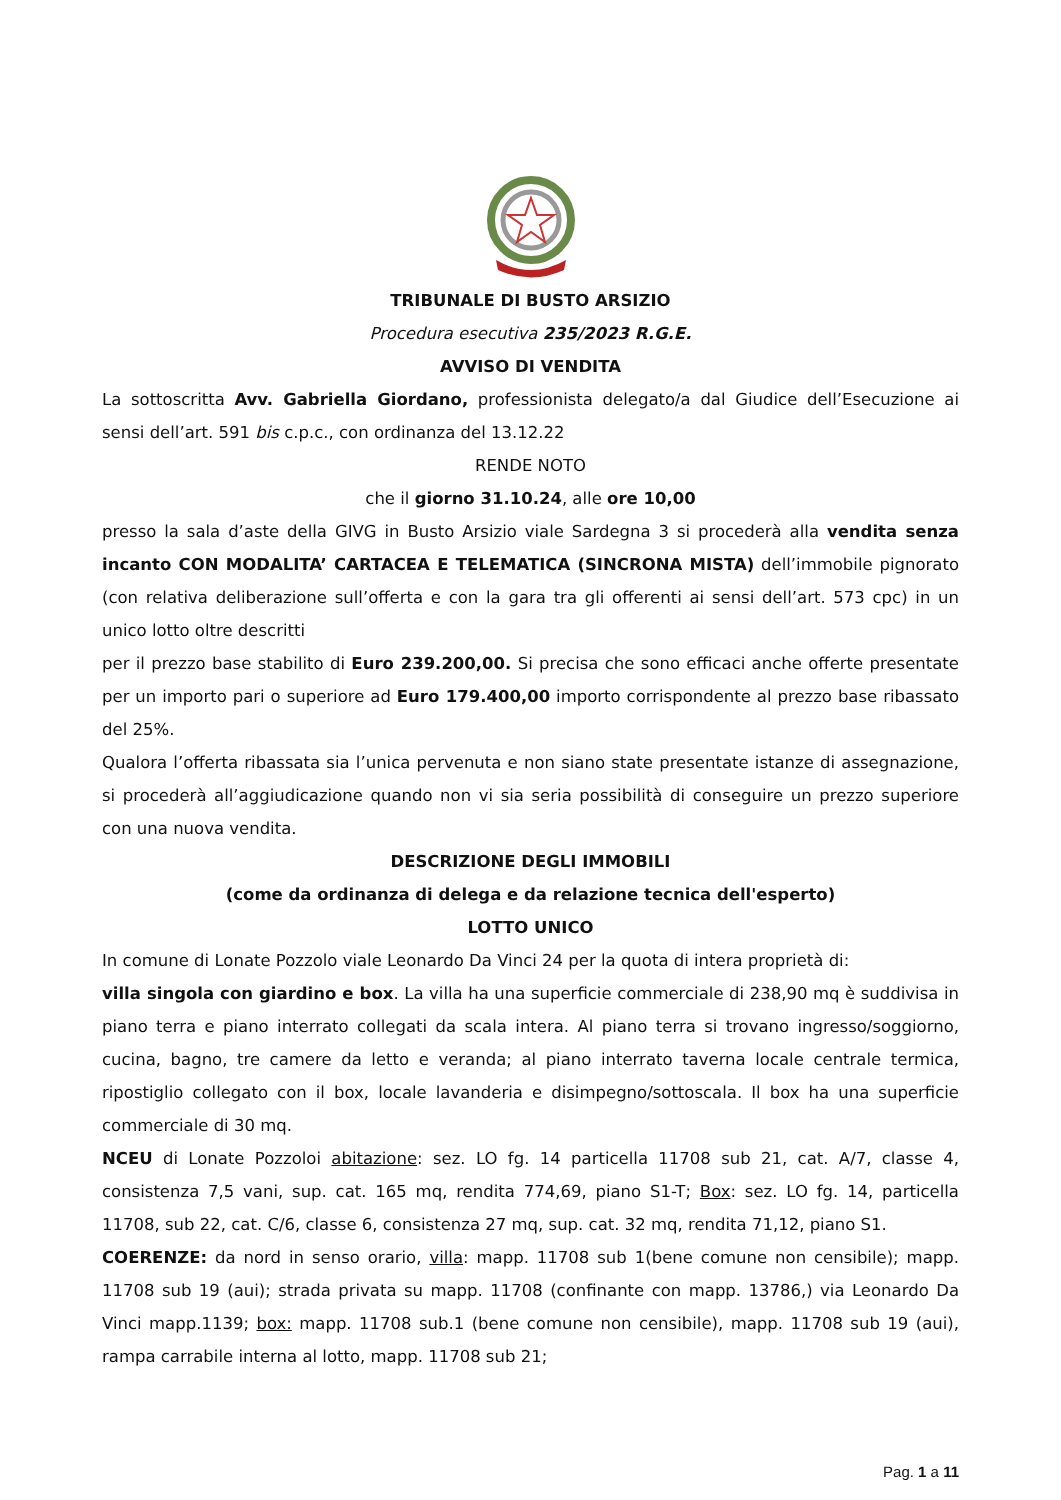TRIBUNALE DI BUSTO ARSIZIO
Procedura esecutiva 235/2023 R.G.E.
AVVISO DI VENDITA
La sottoscritta Avv. Gabriella Giordano, professionista delegato/a dal Giudice dell’Esecuzione ai sensi dell’art. 591 bis c.p.c., con ordinanza del 13.12.22
RENDE NOTO
che il giorno 31.10.24, alle ore 10,00
presso la sala d’aste della GIVG in Busto Arsizio viale Sardegna 3 si procederà alla vendita senza incanto CON MODALITA’ CARTACEA E TELEMATICA (SINCRONA MISTA) dell’immobile pignorato (con relativa deliberazione sull’offerta e con la gara tra gli offerenti ai sensi dell’art. 573 cpc) in un unico lotto oltre descritti
per il prezzo base stabilito di Euro 239.200,00. Si precisa che sono efficaci anche offerte presentate per un importo pari o superiore ad Euro 179.400,00 importo corrispondente al prezzo base ribassato del 25%.
Qualora l’offerta ribassata sia l’unica pervenuta e non siano state presentate istanze di assegnazione, si procederà all’aggiudicazione quando non vi sia seria possibilità di conseguire un prezzo superiore con una nuova vendita.
DESCRIZIONE DEGLI IMMOBILI
(come da ordinanza di delega e da relazione tecnica dell'esperto)
LOTTO UNICO
In comune di Lonate Pozzolo viale Leonardo Da Vinci 24 per la quota di intera proprietà di:
villa singola con giardino e box. La villa ha una superficie commerciale di 238,90 mq è suddivisa in piano terra e piano interrato collegati da scala intera. Al piano terra si trovano ingresso/soggiorno, cucina, bagno, tre camere da letto e veranda; al piano interrato taverna locale centrale termica, ripostiglio collegato con il box, locale lavanderia e disimpegno/sottoscala. Il box ha una superficie commerciale di 30 mq.
NCEU di Lonate Pozzoloi abitazione: sez. LO fg. 14 particella 11708 sub 21, cat. A/7, classe 4, consistenza 7,5 vani, sup. cat. 165 mq, rendita 774,69, piano S1-T; Box: sez. LO fg. 14, particella 11708, sub 22, cat. C/6, classe 6, consistenza 27 mq, sup. cat. 32 mq, rendita 71,12, piano S1.
COERENZE: da nord in senso orario, villa: mapp. 11708 sub 1(bene comune non censibile); mapp. 11708 sub 19 (aui); strada privata su mapp. 11708 (confinante con mapp. 13786,) via Leonardo Da Vinci mapp.1139; box: mapp. 11708 sub.1 (bene comune non censibile), mapp. 11708 sub 19 (aui), rampa carrabile interna al lotto, mapp. 11708 sub 21;
Pag. 1 a 11